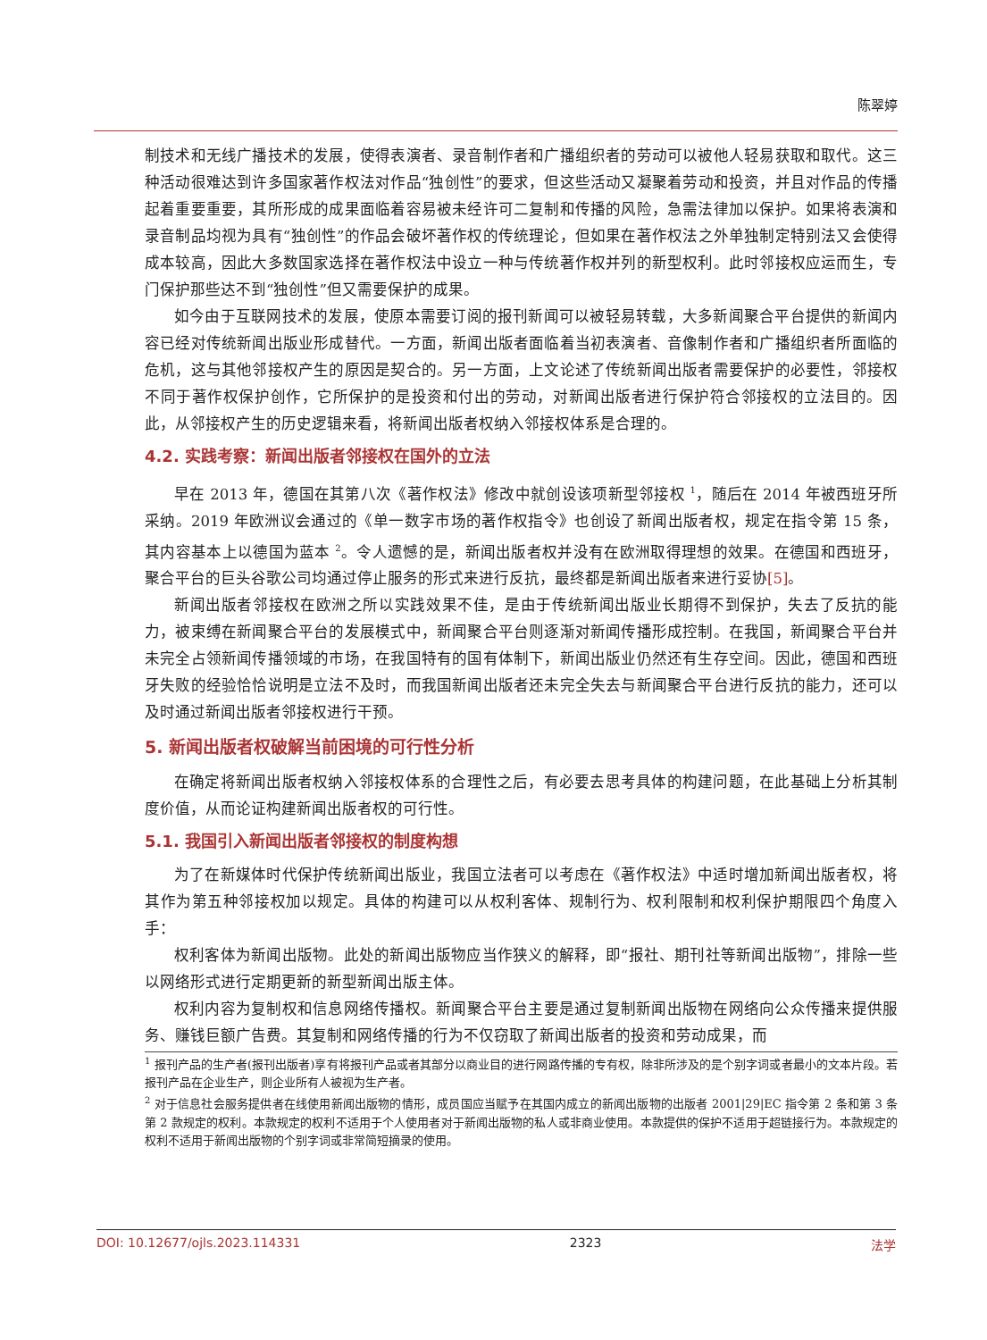陈翠婷
制技术和无线广播技术的发展，使得表演者、录音制作者和广播组织者的劳动可以被他人轻易获取和取代。这三种活动很难达到许多国家著作权法对作品“独创性”的要求，但这些活动又凝聚着劳动和投资，并且对作品的传播起着重要重要，其所形成的成果面临着容易被未经许可二复制和传播的风险，急需法律加以保护。如果将表演和录音制品均视为具有“独创性”的作品会破坏著作权的传统理论，但如果在著作权法之外单独制定特别法又会使得成本较高，因此大多数国家选择在著作权法中设立一种与传统著作权并列的新型权利。此时邻接权应运而生，专门保护那些达不到“独创性”但又需要保护的成果。
如今由于互联网技术的发展，使原本需要订阅的报刊新闻可以被轻易转载，大多新闻聚合平台提供的新闻内容已经对传统新闻出版业形成替代。一方面，新闻出版者面临着当初表演者、音像制作者和广播组织者所面临的危机，这与其他邻接权产生的原因是契合的。另一方面，上文论述了传统新闻出版者需要保护的必要性，邻接权不同于著作权保护创作，它所保护的是投资和付出的劳动，对新闻出版者进行保护符合邻接权的立法目的。因此，从邻接权产生的历史逻辑来看，将新闻出版者权纳入邻接权体系是合理的。
4.2. 实践考察：新闻出版者邻接权在国外的立法
早在 2013 年，德国在其第八次《著作权法》修改中就创设该项新型邻接权 <sup>1</sup>，随后在 2014 年被西班牙所采纳。2019 年欧洲议会通过的《单一数字市场的著作权指令》也创设了新闻出版者权，规定在指令第 15 条，其内容基本上以德国为蓝本 <sup>2</sup>。令人遗憾的是，新闻出版者权并没有在欧洲取得理想的效果。在德国和西班牙，聚合平台的巨头谷歌公司均通过停止服务的形式来进行反抗，最终都是新闻出版者来进行妥协[5]。
新闻出版者邻接权在欧洲之所以实践效果不佳，是由于传统新闻出版业长期得不到保护，失去了反抗的能力，被束缚在新闻聚合平台的发展模式中，新闻聚合平台则逐渐对新闻传播形成控制。在我国，新闻聚合平台并未完全占领新闻传播领域的市场，在我国特有的国有体制下，新闻出版业仍然还有生存空间。因此，德国和西班牙失败的经验恰恰说明是立法不及时，而我国新闻出版者还未完全失去与新闻聚合平台进行反抗的能力，还可以及时通过新闻出版者邻接权进行干预。
5. 新闻出版者权破解当前困境的可行性分析
在确定将新闻出版者权纳入邻接权体系的合理性之后，有必要去思考具体的构建问题，在此基础上分析其制度价值，从而论证构建新闻出版者权的可行性。
5.1. 我国引入新闻出版者邻接权的制度构想
为了在新媒体时代保护传统新闻出版业，我国立法者可以考虑在《著作权法》中适时增加新闻出版者权，将其作为第五种邻接权加以规定。具体的构建可以从权利客体、规制行为、权利限制和权利保护期限四个角度入手：
权利客体为新闻出版物。此处的新闻出版物应当作狭义的解释，即“报社、期刊社等新闻出版物”，排除一些以网络形式进行定期更新的新型新闻出版主体。
权利内容为复制权和信息网络传播权。新闻聚合平台主要是通过复制新闻出版物在网络向公众传播来提供服务、赚钱巨额广告费。其复制和网络传播的行为不仅窃取了新闻出版者的投资和劳动成果，而
<sup>1</sup> 报刊产品的生产者(报刊出版者)享有将报刊产品或者其部分以商业目的进行网路传播的专有权，除非所涉及的是个别字词或者最小的文本片段。若报刊产品在企业生产，则企业所有人被视为生产者。
<sup>2</sup> 对于信息社会服务提供者在线使用新闻出版物的情形，成员国应当赋予在其国内成立的新闻出版物的出版者 2001|29|EC 指令第 2 条和第 3 条第 2 款规定的权利。本款规定的权利不适用于个人使用者对于新闻出版物的私人或非商业使用。本款提供的保护不适用于超链接行为。本款规定的权利不适用于新闻出版物的个别字词或非常简短摘录的使用。
DOI: 10.12677/ojls.2023.114331 2323 法学